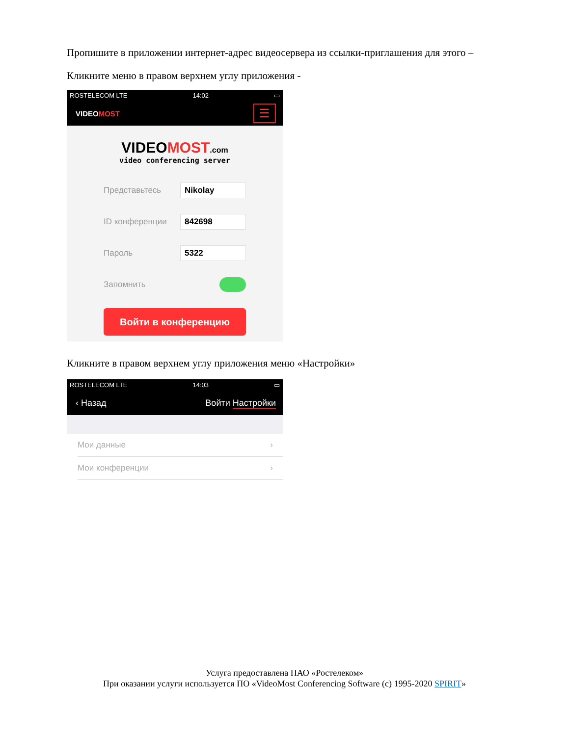Пропишите в приложении интернет-адрес видеосервера из ссылки-приглашения для этого –
Кликните меню в правом верхнем углу приложения -
ROSTELECOM LTE 14:02 ▭
VIDEOMOST ☰
VIDEOMOST.com
video conferencing server
Представьтесь Nikolay
ID конференции 842698
Пароль 5322
Запомнить
Войти в конференцию
Кликните в правом верхнем углу приложения меню «Настройки»
ROSTELECOM LTE 14:03 ▭
‹ Назад Войти Настройки
Мои данные ›
Мои конференции ›
Услуга предоставлена ПАО «Ростелеком»
При оказании услуги используется ПО «VideoMost Conferencing Software (c) 1995-2020 SPIRIT»